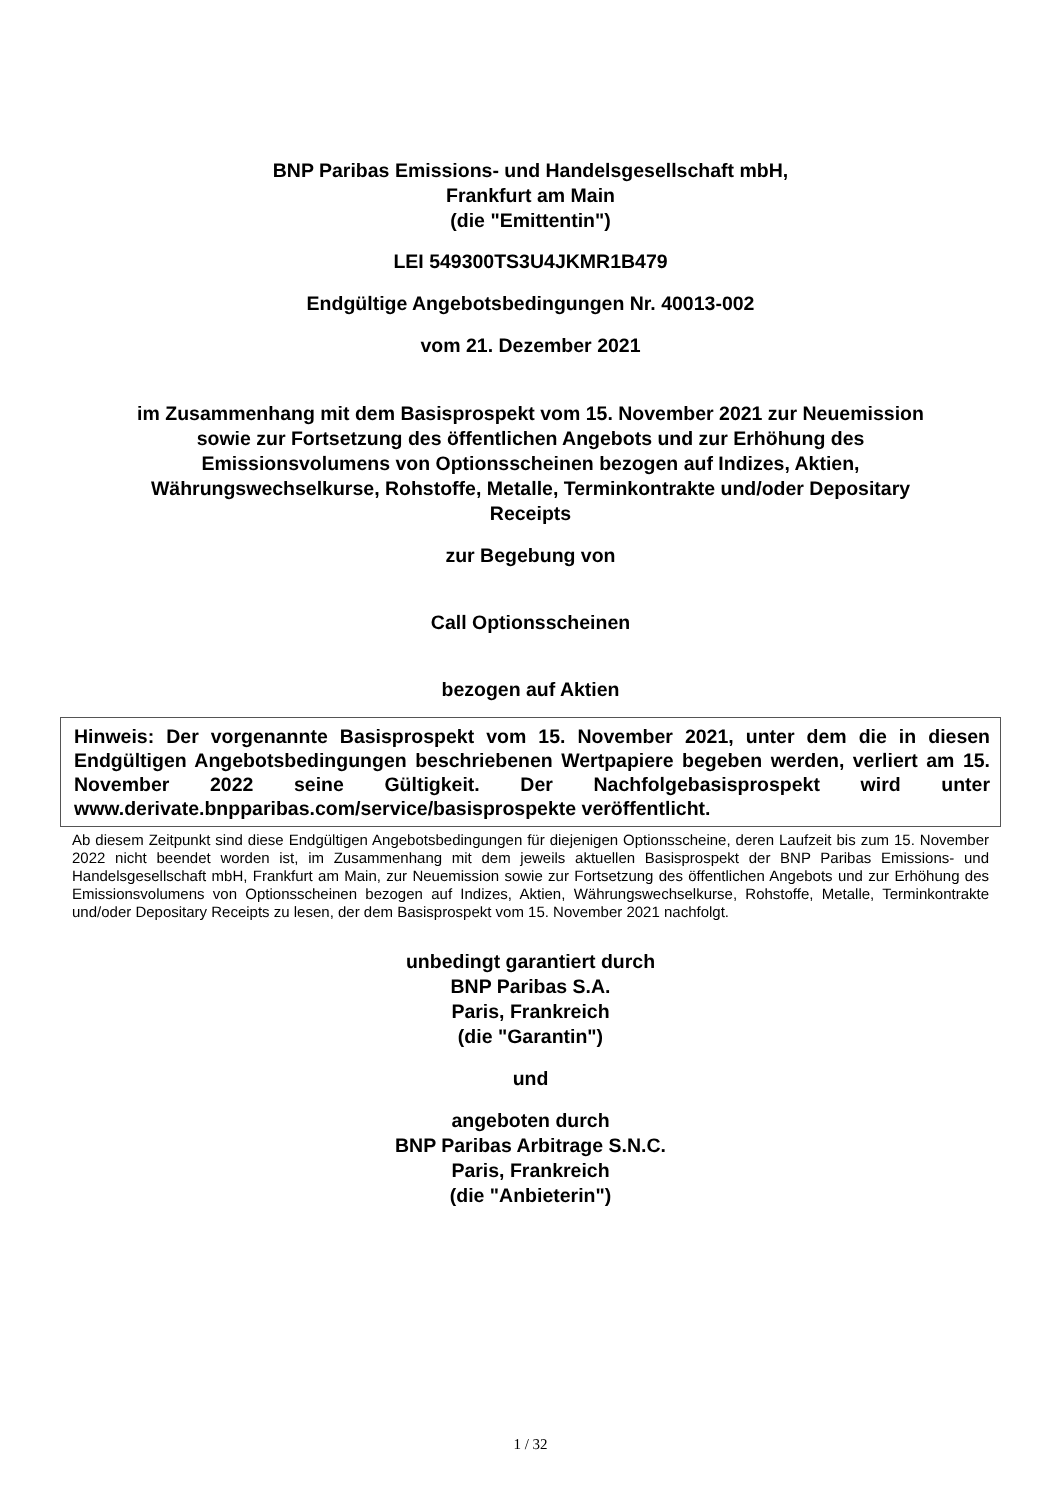BNP Paribas Emissions- und Handelsgesellschaft mbH,
Frankfurt am Main
(die "Emittentin")
LEI 549300TS3U4JKMR1B479
Endgültige Angebotsbedingungen Nr. 40013-002
vom 21. Dezember 2021
im Zusammenhang mit dem Basisprospekt vom 15. November 2021 zur Neuemission
sowie zur Fortsetzung des öffentlichen Angebots und zur Erhöhung des
Emissionsvolumens von Optionsscheinen bezogen auf Indizes, Aktien,
Währungswechselkurse, Rohstoffe, Metalle, Terminkontrakte und/oder Depositary
Receipts
zur Begebung von
Call Optionsscheinen
bezogen auf Aktien
Hinweis: Der vorgenannte Basisprospekt vom 15. November 2021, unter dem die in diesen Endgültigen Angebotsbedingungen beschriebenen Wertpapiere begeben werden, verliert am 15. November 2022 seine Gültigkeit. Der Nachfolgebasisprospekt wird unter www.derivate.bnpparibas.com/service/basisprospekte veröffentlicht.
Ab diesem Zeitpunkt sind diese Endgültigen Angebotsbedingungen für diejenigen Optionsscheine, deren Laufzeit bis zum 15. November 2022 nicht beendet worden ist, im Zusammenhang mit dem jeweils aktuellen Basisprospekt der BNP Paribas Emissions- und Handelsgesellschaft mbH, Frankfurt am Main, zur Neuemission sowie zur Fortsetzung des öffentlichen Angebots und zur Erhöhung des Emissionsvolumens von Optionsscheinen bezogen auf Indizes, Aktien, Währungswechselkurse, Rohstoffe, Metalle, Terminkontrakte und/oder Depositary Receipts zu lesen, der dem Basisprospekt vom 15. November 2021 nachfolgt.
unbedingt garantiert durch
BNP Paribas S.A.
Paris, Frankreich
(die "Garantin")
und
angeboten durch
BNP Paribas Arbitrage S.N.C.
Paris, Frankreich
(die "Anbieterin")
1 / 32